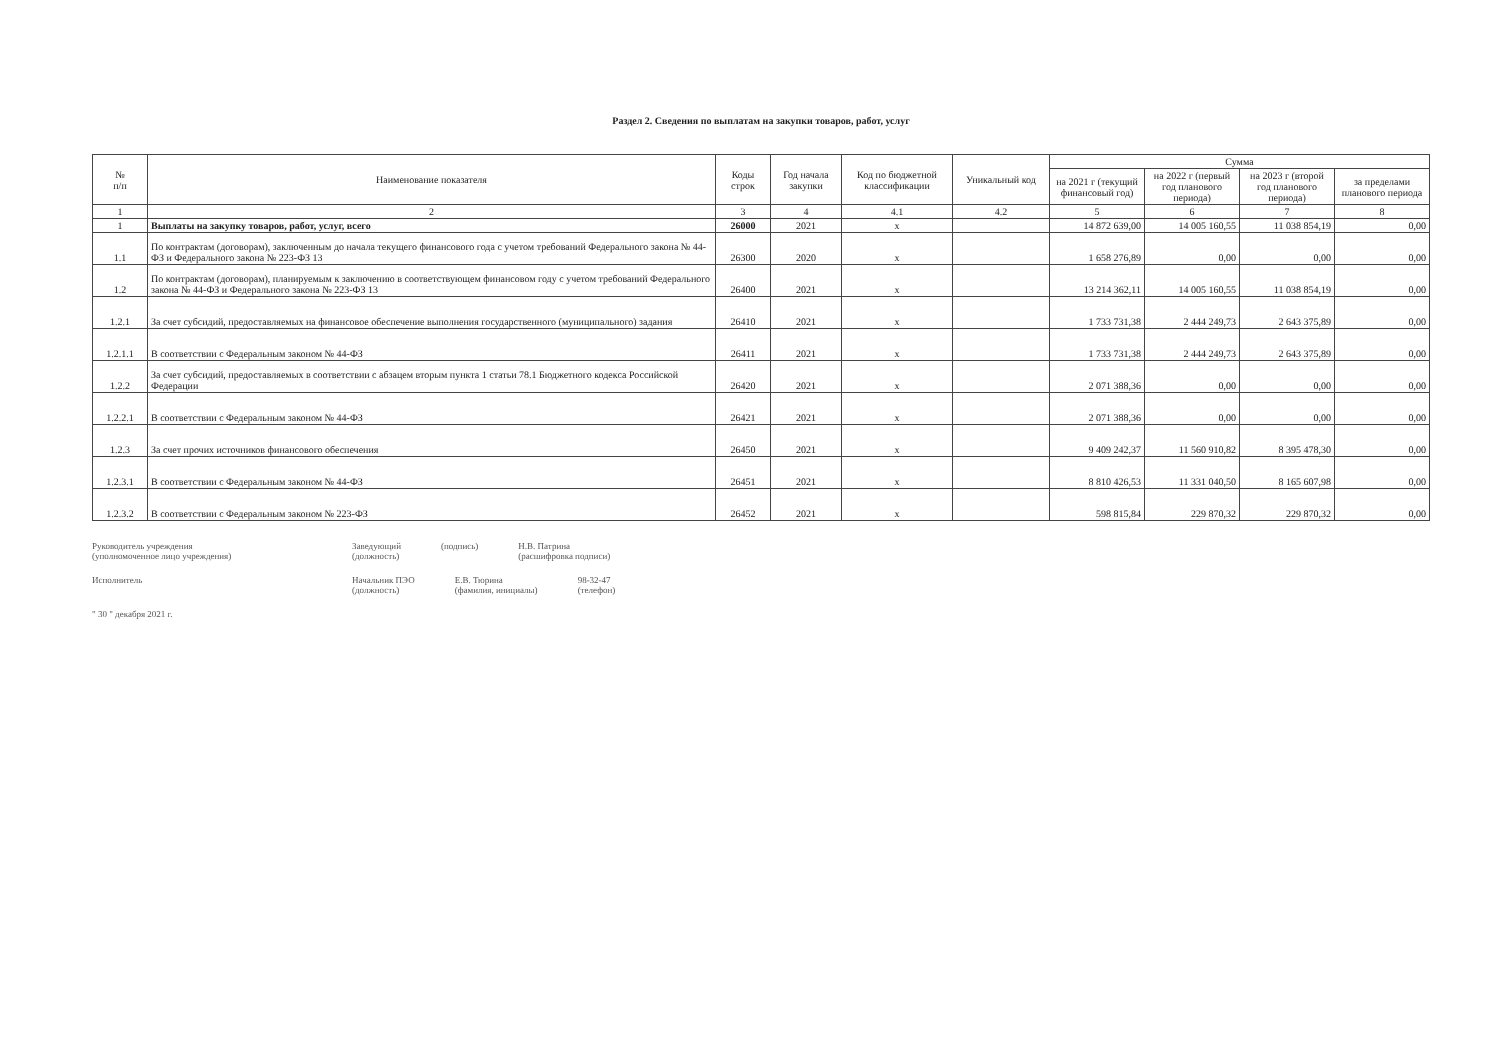Раздел 2. Сведения по выплатам на закупки товаров, работ, услуг
| № п/п | Наименование показателя | Коды строк | Год начала закупки | Код по бюджетной классификации | Уникальный код | Сумма | | | |
| --- | --- | --- | --- | --- | --- | --- | --- | --- | --- |
| | | | | | | на 2021 г (текущий финансовый год) | на 2022 г (первый год планового периода) | на 2023 г (второй год планового периода) | за пределами планового периода |
| 1 | 2 | 3 | 4 | 4.1 | 4.2 | 5 | 6 | 7 | 8 |
| 1 | Выплаты на закупку товаров, работ, услуг, всего | 26000 | 2021 | x | | 14 872 639,00 | 14 005 160,55 | 11 038 854,19 | 0,00 |
| 1.1 | По контрактам (договорам), заключенным до начала текущего финансового года с учетом требований Федерального закона № 44-ФЗ и Федерального закона № 223-ФЗ 13 | 26300 | 2020 | x | | 1 658 276,89 | 0,00 | 0,00 | 0,00 |
| 1.2 | По контрактам (договорам), планируемым к заключению в соответствующем финансовом году с учетом требований Федерального закона № 44-ФЗ и Федерального закона № 223-ФЗ 13 | 26400 | 2021 | x | | 13 214 362,11 | 14 005 160,55 | 11 038 854,19 | 0,00 |
| 1.2.1 | За счет субсидий, предоставляемых на финансовое обеспечение выполнения государственного (муниципального) задания | 26410 | 2021 | x | | 1 733 731,38 | 2 444 249,73 | 2 643 375,89 | 0,00 |
| 1.2.1.1 | В соответствии с Федеральным законом № 44-ФЗ | 26411 | 2021 | x | | 1 733 731,38 | 2 444 249,73 | 2 643 375,89 | 0,00 |
| 1.2.2 | За счет субсидий, предоставляемых в соответствии с абзацем вторым пункта 1 статьи 78.1 Бюджетного кодекса Российской Федерации | 26420 | 2021 | x | | 2 071 388,36 | 0,00 | 0,00 | 0,00 |
| 1.2.2.1 | В соответствии с Федеральным законом № 44-ФЗ | 26421 | 2021 | x | | 2 071 388,36 | 0,00 | 0,00 | 0,00 |
| 1.2.3 | За счет прочих источников финансового обеспечения | 26450 | 2021 | x | | 9 409 242,37 | 11 560 910,82 | 8 395 478,30 | 0,00 |
| 1.2.3.1 | В соответствии с Федеральным законом № 44-ФЗ | 26451 | 2021 | x | | 8 810 426,53 | 11 331 040,50 | 8 165 607,98 | 0,00 |
| 1.2.3.2 | В соответствии с Федеральным законом № 223-ФЗ | 26452 | 2021 | x | | 598 815,84 | 229 870,32 | 229 870,32 | 0,00 |
Руководитель учреждения
(уполномоченное лицо учреждения) Заведующий
(должность) (подпись) Н.В. Патрина
(расшифровка подписи)
Исполнитель Начальник ПЭО
(должность) Е.В. Тюрина
(фамилия, инициалы) 98-32-47
(телефон)
" 30 " декабря 2021 г.